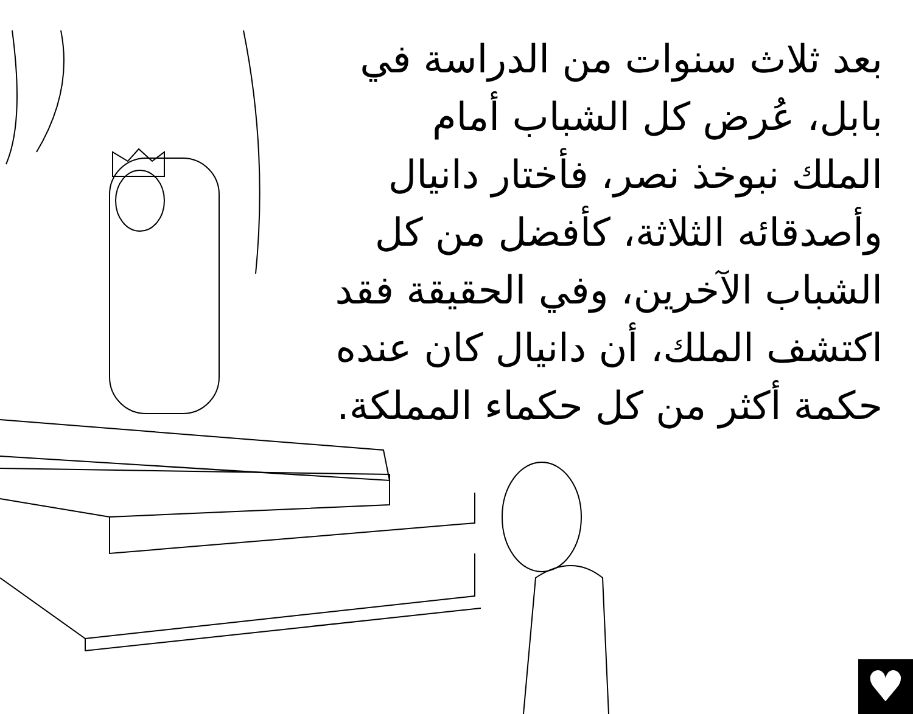بعد ثلاث سنوات من الدراسة في بابل، عُرض كل الشباب أمام الملك نبوخذ نصر، فأختار دانيال وأصدقائه الثلاثة، كأفضل من كل الشباب الآخرين، وفي الحقيقة فقد اكتشف الملك، أن دانيال كان عنده حكمة أكثر من كل حكماء المملكة.
♥